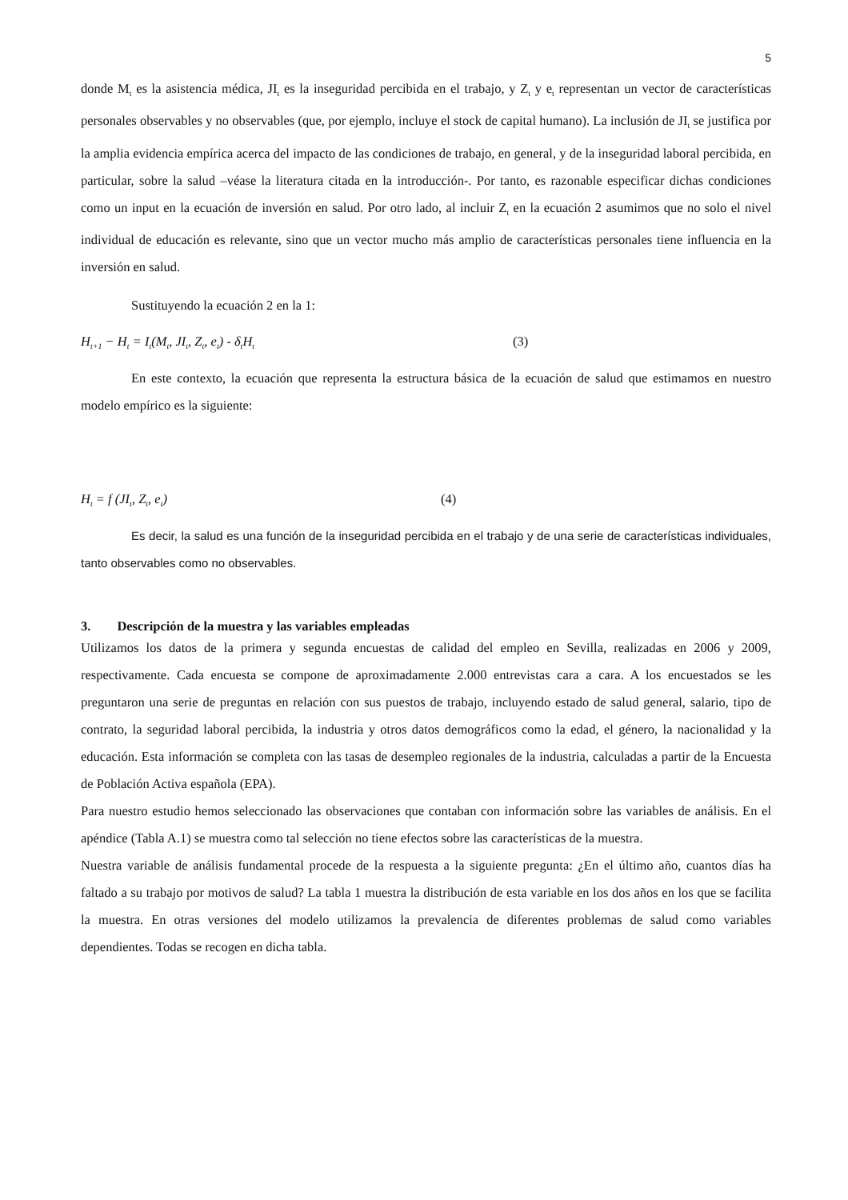5
donde M<sub>t</sub> es la asistencia médica, JI<sub>t</sub> es la inseguridad percibida en el trabajo, y Z<sub>t</sub> y e<sub>t</sub> representan un vector de características personales observables y no observables (que, por ejemplo, incluye el stock de capital humano). La inclusión de JI<sub>t</sub> se justifica por la amplia evidencia empírica acerca del impacto de las condiciones de trabajo, en general, y de la inseguridad laboral percibida, en particular, sobre la salud –véase la literatura citada en la introducción-. Por tanto, es razonable especificar dichas condiciones como un input en la ecuación de inversión en salud. Por otro lado, al incluir Z<sub>t</sub> en la ecuación 2 asumimos que no solo el nivel individual de educación es relevante, sino que un vector mucho más amplio de características personales tiene influencia en la inversión en salud.
Sustituyendo la ecuación 2 en la 1:
H<sub>t+1</sub> − H<sub>t</sub> = I<sub>t</sub>(M<sub>t</sub>, JI<sub>t</sub>, Z<sub>t</sub>, e<sub>t</sub>) - δ<sub>t</sub>H<sub>t</sub> (3)
En este contexto, la ecuación que representa la estructura básica de la ecuación de salud que estimamos en nuestro modelo empírico es la siguiente:
H<sub>t</sub> = f (JI<sub>t</sub>, Z<sub>t</sub>, e<sub>t</sub>) (4)
Es decir, la salud es una función de la inseguridad percibida en el trabajo y de una serie de características individuales, tanto observables como no observables.
3. Descripción de la muestra y las variables empleadas
Utilizamos los datos de la primera y segunda encuestas de calidad del empleo en Sevilla, realizadas en 2006 y 2009, respectivamente. Cada encuesta se compone de aproximadamente 2.000 entrevistas cara a cara. A los encuestados se les preguntaron una serie de preguntas en relación con sus puestos de trabajo, incluyendo estado de salud general, salario, tipo de contrato, la seguridad laboral percibida, la industria y otros datos demográficos como la edad, el género, la nacionalidad y la educación. Esta información se completa con las tasas de desempleo regionales de la industria, calculadas a partir de la Encuesta de Población Activa española (EPA).
Para nuestro estudio hemos seleccionado las observaciones que contaban con información sobre las variables de análisis. En el apéndice (Tabla A.1) se muestra como tal selección no tiene efectos sobre las características de la muestra.
Nuestra variable de análisis fundamental procede de la respuesta a la siguiente pregunta: ¿En el último año, cuantos días ha faltado a su trabajo por motivos de salud? La tabla 1 muestra la distribución de esta variable en los dos años en los que se facilita la muestra. En otras versiones del modelo utilizamos la prevalencia de diferentes problemas de salud como variables dependientes. Todas se recogen en dicha tabla.